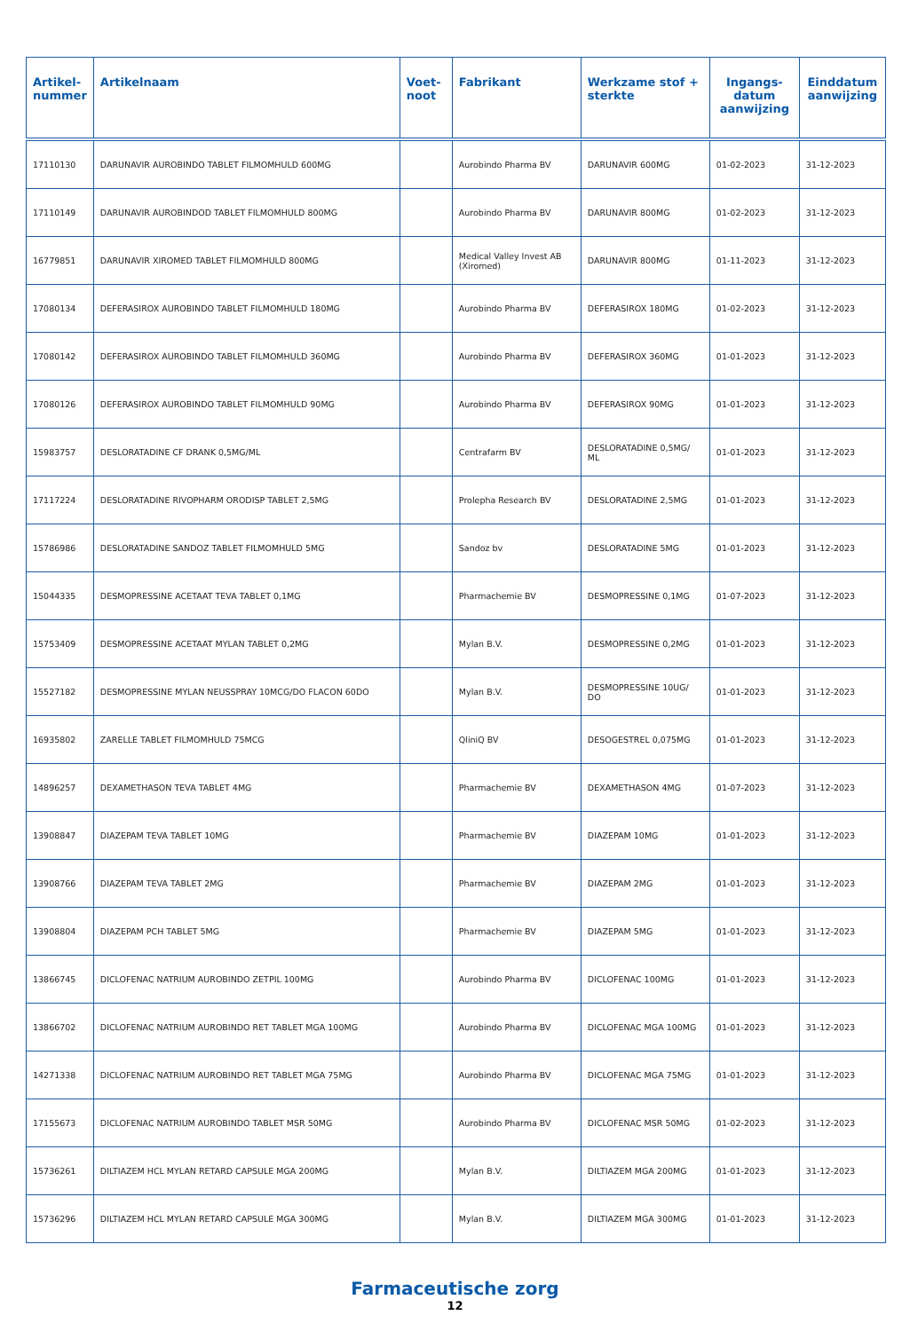| Artikel- nummer | Artikelnaam | Voet- noot | Fabrikant | Werkzame stof + sterkte | Ingangs- datum aanwijzing | Einddatum aanwijzing |
| --- | --- | --- | --- | --- | --- | --- |
| 17110130 | DARUNAVIR AUROBINDO TABLET FILMOMHULD 600MG | | Aurobindo Pharma BV | DARUNAVIR 600MG | 01-02-2023 | 31-12-2023 |
| 17110149 | DARUNAVIR AUROBINDOD TABLET FILMOMHULD 800MG | | Aurobindo Pharma BV | DARUNAVIR 800MG | 01-02-2023 | 31-12-2023 |
| 16779851 | DARUNAVIR XIROMED TABLET FILMOMHULD 800MG | | Medical Valley Invest AB (Xiromed) | DARUNAVIR 800MG | 01-11-2023 | 31-12-2023 |
| 17080134 | DEFERASIROX AUROBINDO TABLET FILMOMHULD 180MG | | Aurobindo Pharma BV | DEFERASIROX 180MG | 01-02-2023 | 31-12-2023 |
| 17080142 | DEFERASIROX AUROBINDO TABLET FILMOMHULD 360MG | | Aurobindo Pharma BV | DEFERASIROX 360MG | 01-01-2023 | 31-12-2023 |
| 17080126 | DEFERASIROX AUROBINDO TABLET FILMOMHULD 90MG | | Aurobindo Pharma BV | DEFERASIROX 90MG | 01-01-2023 | 31-12-2023 |
| 15983757 | DESLORATADINE CF DRANK 0,5MG/ML | | Centrafarm BV | DESLORATADINE 0,5MG/ ML | 01-01-2023 | 31-12-2023 |
| 17117224 | DESLORATADINE RIVOPHARM ORODISP TABLET 2,5MG | | Prolepha Research BV | DESLORATADINE 2,5MG | 01-01-2023 | 31-12-2023 |
| 15786986 | DESLORATADINE SANDOZ TABLET FILMOMHULD 5MG | | Sandoz bv | DESLORATADINE 5MG | 01-01-2023 | 31-12-2023 |
| 15044335 | DESMOPRESSINE ACETAAT TEVA TABLET 0,1MG | | Pharmachemie BV | DESMOPRESSINE 0,1MG | 01-07-2023 | 31-12-2023 |
| 15753409 | DESMOPRESSINE ACETAAT MYLAN TABLET 0,2MG | | Mylan B.V. | DESMOPRESSINE 0,2MG | 01-01-2023 | 31-12-2023 |
| 15527182 | DESMOPRESSINE MYLAN NEUSSPRAY 10MCG/DO FLACON 60DO | | Mylan B.V. | DESMOPRESSINE 10UG/ DO | 01-01-2023 | 31-12-2023 |
| 16935802 | ZARELLE TABLET FILMOMHULD 75MCG | | QliniQ BV | DESOGESTREL 0,075MG | 01-01-2023 | 31-12-2023 |
| 14896257 | DEXAMETHASON TEVA TABLET 4MG | | Pharmachemie BV | DEXAMETHASON 4MG | 01-07-2023 | 31-12-2023 |
| 13908847 | DIAZEPAM TEVA TABLET 10MG | | Pharmachemie BV | DIAZEPAM 10MG | 01-01-2023 | 31-12-2023 |
| 13908766 | DIAZEPAM TEVA TABLET 2MG | | Pharmachemie BV | DIAZEPAM 2MG | 01-01-2023 | 31-12-2023 |
| 13908804 | DIAZEPAM PCH TABLET 5MG | | Pharmachemie BV | DIAZEPAM 5MG | 01-01-2023 | 31-12-2023 |
| 13866745 | DICLOFENAC NATRIUM AUROBINDO ZETPIL 100MG | | Aurobindo Pharma BV | DICLOFENAC 100MG | 01-01-2023 | 31-12-2023 |
| 13866702 | DICLOFENAC NATRIUM AUROBINDO RET TABLET MGA 100MG | | Aurobindo Pharma BV | DICLOFENAC MGA 100MG | 01-01-2023 | 31-12-2023 |
| 14271338 | DICLOFENAC NATRIUM AUROBINDO RET TABLET MGA 75MG | | Aurobindo Pharma BV | DICLOFENAC MGA 75MG | 01-01-2023 | 31-12-2023 |
| 17155673 | DICLOFENAC NATRIUM AUROBINDO TABLET MSR 50MG | | Aurobindo Pharma BV | DICLOFENAC MSR 50MG | 01-02-2023 | 31-12-2023 |
| 15736261 | DILTIAZEM HCL MYLAN RETARD CAPSULE MGA 200MG | | Mylan B.V. | DILTIAZEM MGA 200MG | 01-01-2023 | 31-12-2023 |
| 15736296 | DILTIAZEM HCL MYLAN RETARD CAPSULE MGA 300MG | | Mylan B.V. | DILTIAZEM MGA 300MG | 01-01-2023 | 31-12-2023 |
Farmaceutische zorg
12